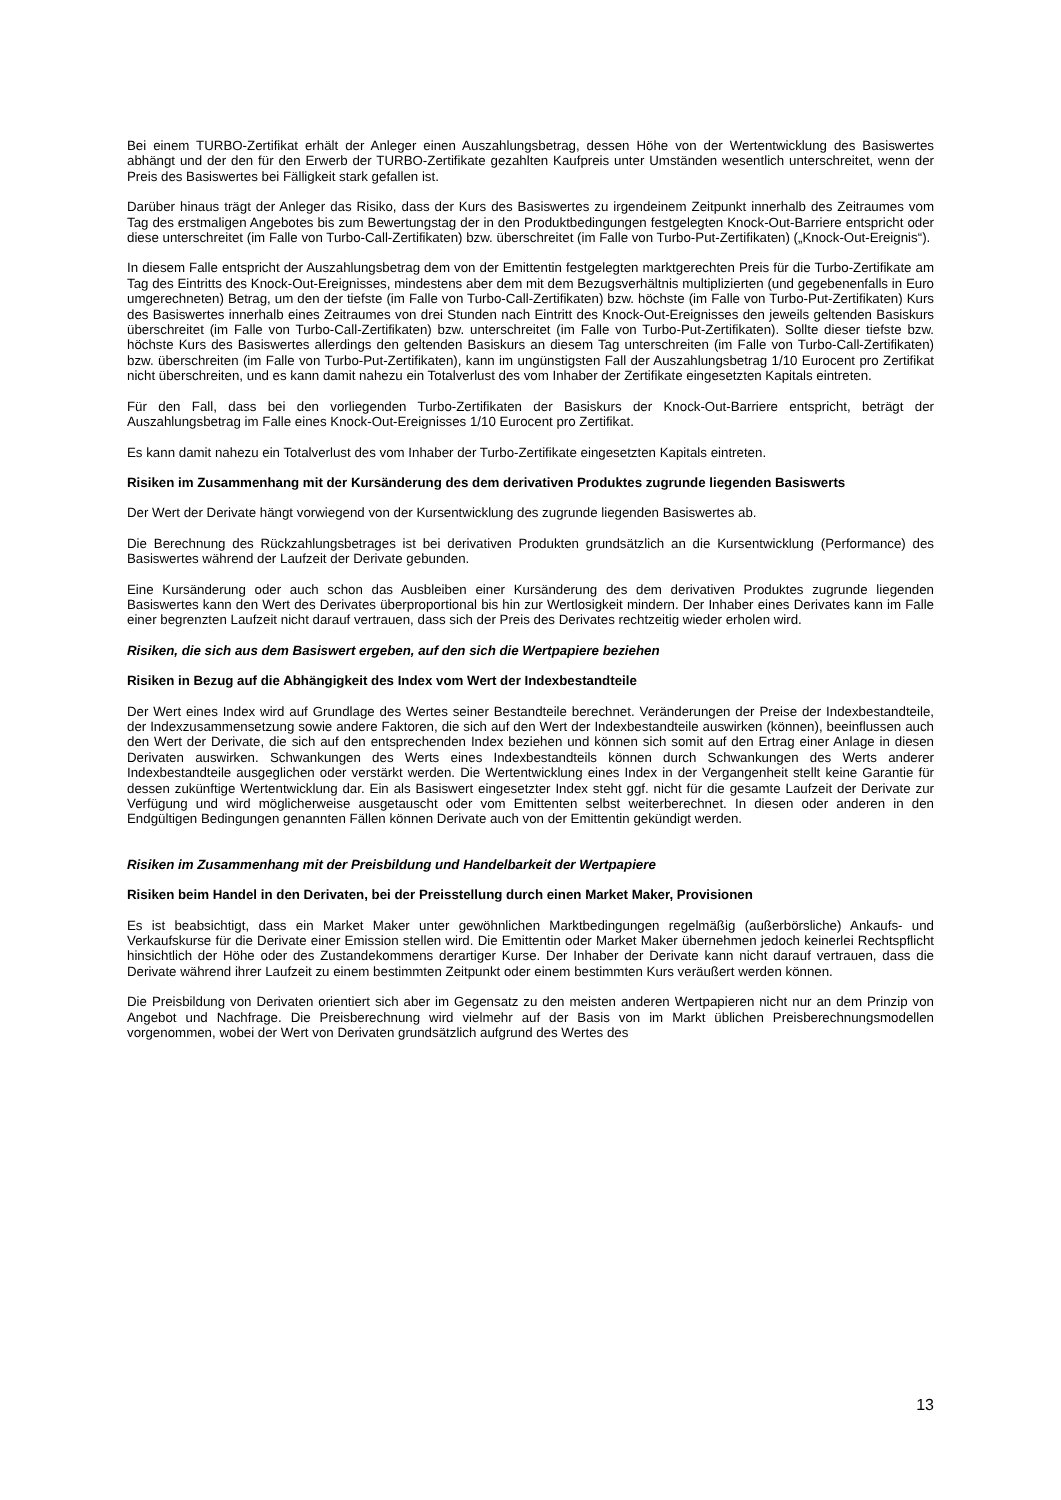Bei einem TURBO-Zertifikat erhält der Anleger einen Auszahlungsbetrag, dessen Höhe von der Wertentwicklung des Basiswertes abhängt und der den für den Erwerb der TURBO-Zertifikate gezahlten Kaufpreis unter Umständen wesentlich unterschreitet, wenn der Preis des Basiswertes bei Fälligkeit stark gefallen ist.
Darüber hinaus trägt der Anleger das Risiko, dass der Kurs des Basiswertes zu irgendeinem Zeitpunkt innerhalb des Zeitraumes vom Tag des erstmaligen Angebotes bis zum Bewertungstag der in den Produktbedingungen festgelegten Knock-Out-Barriere entspricht oder diese unterschreitet (im Falle von Turbo-Call-Zertifikaten) bzw. überschreitet (im Falle von Turbo-Put-Zertifikaten) („Knock-Out-Ereignis“).
In diesem Falle entspricht der Auszahlungsbetrag dem von der Emittentin festgelegten marktgerechten Preis für die Turbo-Zertifikate am Tag des Eintritts des Knock-Out-Ereignisses, mindestens aber dem mit dem Bezugsverhältnis multiplizierten (und gegebenenfalls in Euro umgerechneten) Betrag, um den der tiefste (im Falle von Turbo-Call-Zertifikaten) bzw. höchste (im Falle von Turbo-Put-Zertifikaten) Kurs des Basiswertes innerhalb eines Zeitraumes von drei Stunden nach Eintritt des Knock-Out-Ereignisses den jeweils geltenden Basiskurs überschreitet (im Falle von Turbo-Call-Zertifikaten) bzw. unterschreitet (im Falle von Turbo-Put-Zertifikaten). Sollte dieser tiefste bzw. höchste Kurs des Basiswertes allerdings den geltenden Basiskurs an diesem Tag unterschreiten (im Falle von Turbo-Call-Zertifikaten) bzw. überschreiten (im Falle von Turbo-Put-Zertifikaten), kann im ungünstigsten Fall der Auszahlungsbetrag 1/10 Eurocent pro Zertifikat nicht überschreiten, und es kann damit nahezu ein Totalverlust des vom Inhaber der Zertifikate eingesetzten Kapitals eintreten.
Für den Fall, dass bei den vorliegenden Turbo-Zertifikaten der Basiskurs der Knock-Out-Barriere entspricht, beträgt der Auszahlungsbetrag im Falle eines Knock-Out-Ereignisses 1/10 Eurocent pro Zertifikat.
Es kann damit nahezu ein Totalverlust des vom Inhaber der Turbo-Zertifikate eingesetzten Kapitals eintreten.
Risiken im Zusammenhang mit der Kursänderung des dem derivativen Produktes zugrunde liegenden Basiswerts
Der Wert der Derivate hängt vorwiegend von der Kursentwicklung des zugrunde liegenden Basiswertes ab.
Die Berechnung des Rückzahlungsbetrages ist bei derivativen Produkten grundsätzlich an die Kursentwicklung (Performance) des Basiswertes während der Laufzeit der Derivate gebunden.
Eine Kursänderung oder auch schon das Ausbleiben einer Kursänderung des dem derivativen Produktes zugrunde liegenden Basiswertes kann den Wert des Derivates überproportional bis hin zur Wertlosigkeit mindern. Der Inhaber eines Derivates kann im Falle einer begrenzten Laufzeit nicht darauf vertrauen, dass sich der Preis des Derivates rechtzeitig wieder erholen wird.
Risiken, die sich aus dem Basiswert ergeben, auf den sich die Wertpapiere beziehen
Risiken in Bezug auf die Abhängigkeit des Index vom Wert der Indexbestandteile
Der Wert eines Index wird auf Grundlage des Wertes seiner Bestandteile berechnet. Veränderungen der Preise der Indexbestandteile, der Indexzusammensetzung sowie andere Faktoren, die sich auf den Wert der Indexbestandteile auswirken (können), beeinflussen auch den Wert der Derivate, die sich auf den entsprechenden Index beziehen und können sich somit auf den Ertrag einer Anlage in diesen Derivaten auswirken. Schwankungen des Werts eines Indexbestandteils können durch Schwankungen des Werts anderer Indexbestandteile ausgeglichen oder verstärkt werden. Die Wertentwicklung eines Index in der Vergangenheit stellt keine Garantie für dessen zukünftige Wertentwicklung dar. Ein als Basiswert eingesetzter Index steht ggf. nicht für die gesamte Laufzeit der Derivate zur Verfügung und wird möglicherweise ausgetauscht oder vom Emittenten selbst weiterberechnet. In diesen oder anderen in den Endgültigen Bedingungen genannten Fällen können Derivate auch von der Emittentin gekündigt werden.
Risiken im Zusammenhang mit der Preisbildung und Handelbarkeit der Wertpapiere
Risiken beim Handel in den Derivaten, bei der Preisstellung durch einen Market Maker, Provisionen
Es ist beabsichtigt, dass ein Market Maker unter gewöhnlichen Marktbedingungen regelmäßig (außerbörsliche) Ankaufs- und Verkaufskurse für die Derivate einer Emission stellen wird. Die Emittentin oder Market Maker übernehmen jedoch keinerlei Rechtspflicht hinsichtlich der Höhe oder des Zustandekommens derartiger Kurse. Der Inhaber der Derivate kann nicht darauf vertrauen, dass die Derivate während ihrer Laufzeit zu einem bestimmten Zeitpunkt oder einem bestimmten Kurs veräußert werden können.
Die Preisbildung von Derivaten orientiert sich aber im Gegensatz zu den meisten anderen Wertpapieren nicht nur an dem Prinzip von Angebot und Nachfrage. Die Preisberechnung wird vielmehr auf der Basis von im Markt üblichen Preisberechnungsmodellen vorgenommen, wobei der Wert von Derivaten grundsätzlich aufgrund des Wertes des
13